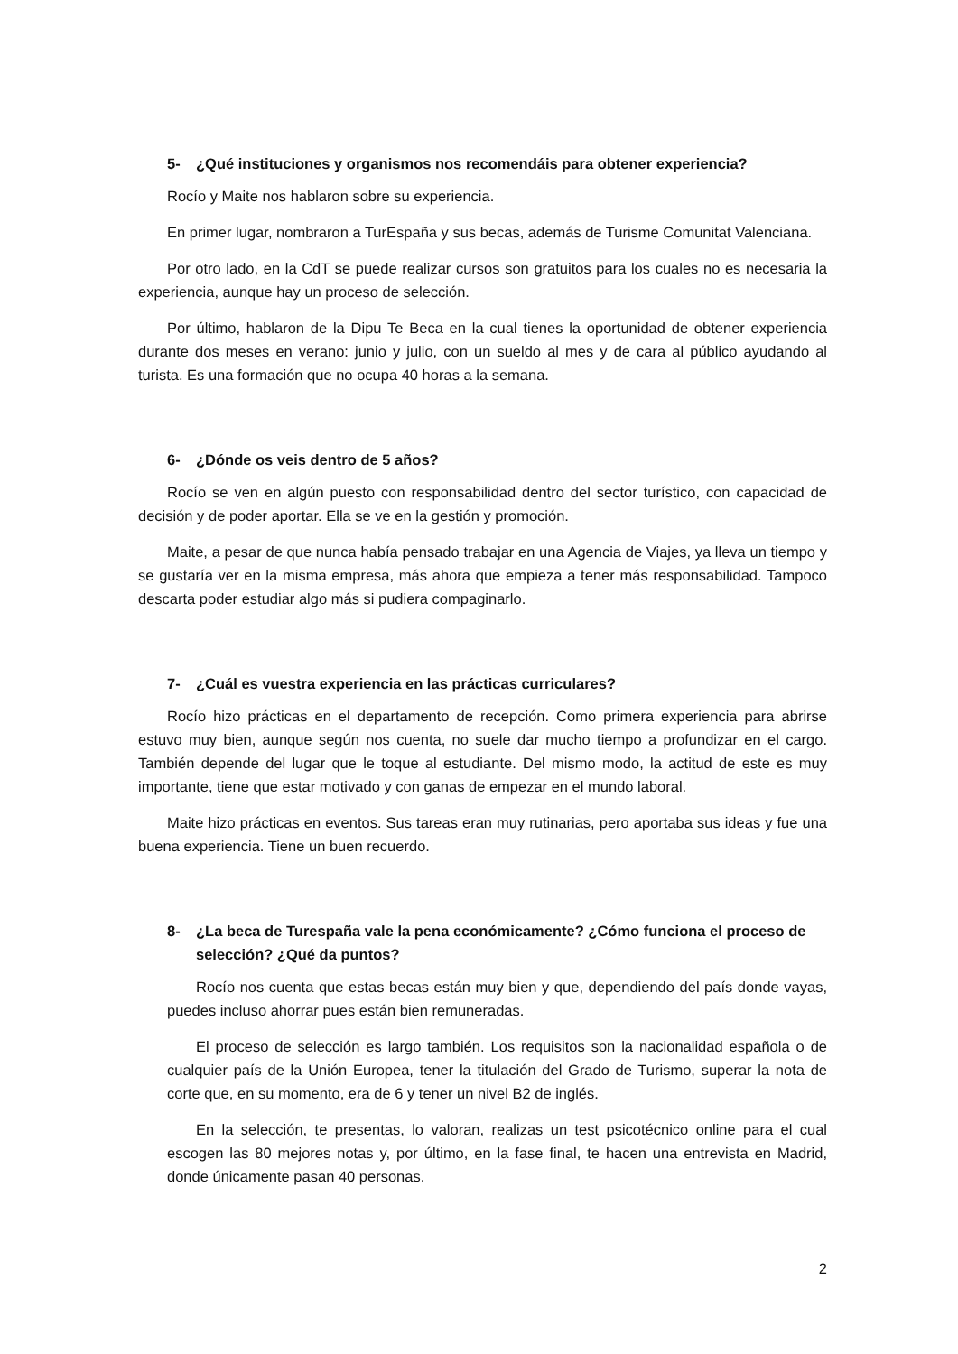5- ¿Qué instituciones y organismos nos recomendáis para obtener experiencia?
Rocío y Maite nos hablaron sobre su experiencia.
En primer lugar, nombraron a TurEspaña y sus becas, además de Turisme Comunitat Valenciana.
Por otro lado, en la CdT se puede realizar cursos son gratuitos para los cuales no es necesaria la experiencia, aunque hay un proceso de selección.
Por último, hablaron de la Dipu Te Beca en la cual tienes la oportunidad de obtener experiencia durante dos meses en verano: junio y julio, con un sueldo al mes y de cara al público ayudando al turista. Es una formación que no ocupa 40 horas a la semana.
6- ¿Dónde os veis dentro de 5 años?
Rocío se ven en algún puesto con responsabilidad dentro del sector turístico, con capacidad de decisión y de poder aportar. Ella se ve en la gestión y promoción.
Maite, a pesar de que nunca había pensado trabajar en una Agencia de Viajes, ya lleva un tiempo y se gustaría ver en la misma empresa, más ahora que empieza a tener más responsabilidad. Tampoco descarta poder estudiar algo más si pudiera compaginarlo.
7- ¿Cuál es vuestra experiencia en las prácticas curriculares?
Rocío hizo prácticas en el departamento de recepción. Como primera experiencia para abrirse estuvo muy bien, aunque según nos cuenta, no suele dar mucho tiempo a profundizar en el cargo. También depende del lugar que le toque al estudiante. Del mismo modo, la actitud de este es muy importante, tiene que estar motivado y con ganas de empezar en el mundo laboral.
Maite hizo prácticas en eventos. Sus tareas eran muy rutinarias, pero aportaba sus ideas y fue una buena experiencia. Tiene un buen recuerdo.
8- ¿La beca de Turespaña vale la pena económicamente? ¿Cómo funciona el proceso de selección? ¿Qué da puntos?
Rocío nos cuenta que estas becas están muy bien y que, dependiendo del país donde vayas, puedes incluso ahorrar pues están bien remuneradas.
El proceso de selección es largo también. Los requisitos son la nacionalidad española o de cualquier país de la Unión Europea, tener la titulación del Grado de Turismo, superar la nota de corte que, en su momento, era de 6 y tener un nivel B2 de inglés.
En la selección, te presentas, lo valoran, realizas un test psicotécnico online para el cual escogen las 80 mejores notas y, por último, en la fase final, te hacen una entrevista en Madrid, donde únicamente pasan 40 personas.
2